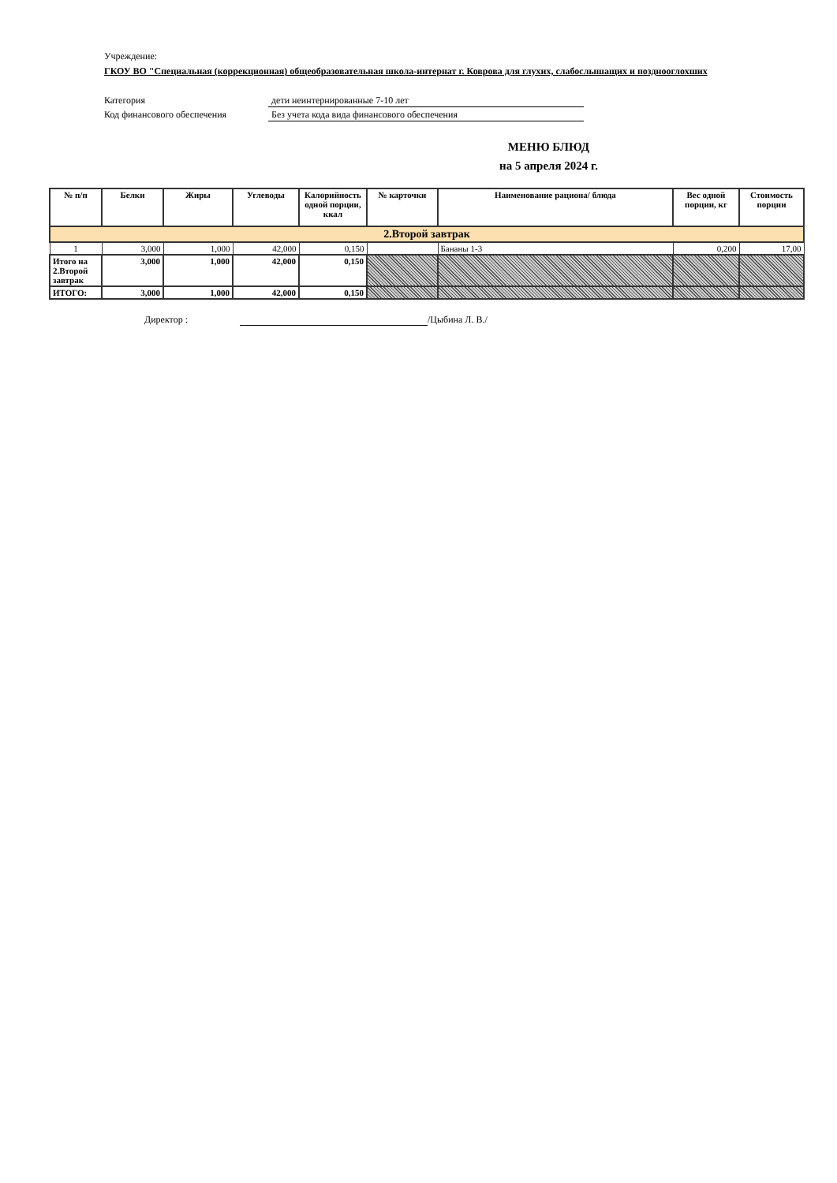Учреждение:
ГКОУ ВО "Специальная (коррекционная) общеобразовательная школа-интернат г. Коврова для глухих, слабослышащих и позднооглохших
Категория дети неинтернированные 7-10 лет
Код финансового обеспечения Без учета кода вида финансового обеспечения
МЕНЮ БЛЮД
на 5 апреля 2024 г.
| № п/п | Белки | Жиры | Углеводы | Калорийность одной порции, ккал | № карточки | Наименование рациона/ блюда | Вес одной порции, кг | Стоимость порции |
| --- | --- | --- | --- | --- | --- | --- | --- | --- |
| 2.Второй завтрак | | | | | | | | |
| 1 | 3,000 | 1,000 | 42,000 | 0,150 | | Бананы 1-3 | 0,200 | 17,00 |
| Итого на 2.Второй завтрак | 3,000 | 1,000 | 42,000 | 0,150 | | | | |
| ИТОГО: | 3,000 | 1,000 | 42,000 | 0,150 | | | | |
Директор : /Цыбина Л. В./